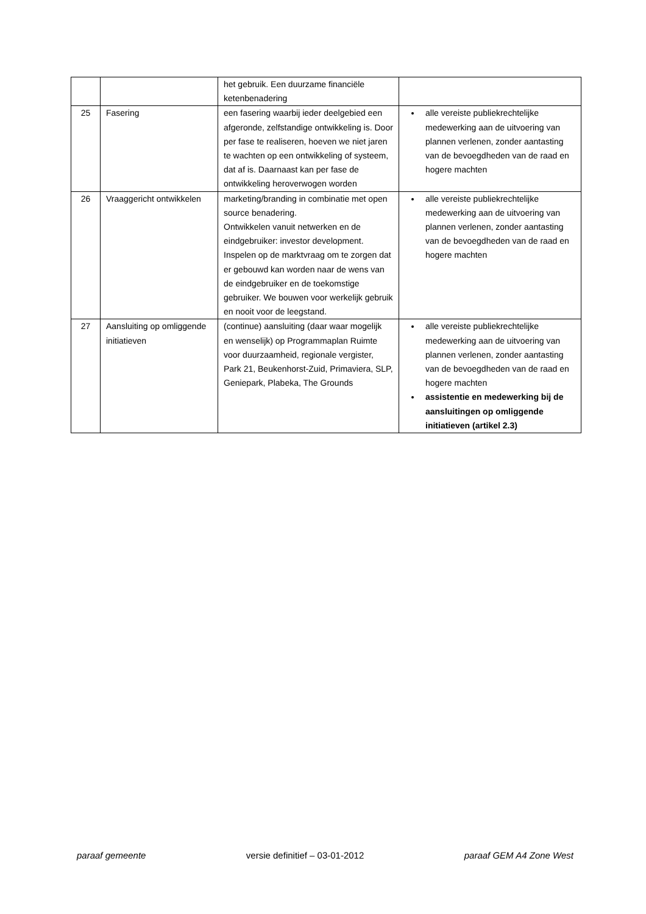| | | het gebruik. Een duurzame financiële ketenbenadering | |
| 25 | Fasering | een fasering waarbij ieder deelgebied een afgeronde, zelfstandige ontwikkeling is. Door per fase te realiseren, hoeven we niet jaren te wachten op een ontwikkeling of systeem, dat af is. Daarnaast kan per fase de ontwikkeling heroverwogen worden | alle vereiste publiekrechtelijke medewerking aan de uitvoering van plannen verlenen, zonder aantasting van de bevoegdheden van de raad en hogere machten |
| 26 | Vraaggericht ontwikkelen | marketing/branding in combinatie met open source benadering. Ontwikkelen vanuit netwerken en de eindgebruiker: investor development. Inspelen op de marktvraag om te zorgen dat er gebouwd kan worden naar de wens van de eindgebruiker en de toekomstige gebruiker. We bouwen voor werkelijk gebruik en nooit voor de leegstand. | alle vereiste publiekrechtelijke medewerking aan de uitvoering van plannen verlenen, zonder aantasting van de bevoegdheden van de raad en hogere machten |
| 27 | Aansluiting op omliggende initiatieven | (continue) aansluiting (daar waar mogelijk en wenselijk) op Programmaplan Ruimte voor duurzaamheid, regionale vergister, Park 21, Beukenhorst-Zuid, Primaviera, SLP, Geniepark, Plabeka, The Grounds | alle vereiste publiekrechtelijke medewerking aan de uitvoering van plannen verlenen, zonder aantasting van de bevoegdheden van de raad en hogere machten assistentie en medewerking bij de aansluitingen op omliggende initiatieven (artikel 2.3) |
paraaf gemeente versie definitief – 03-01-2012 paraaf GEM A4 Zone West